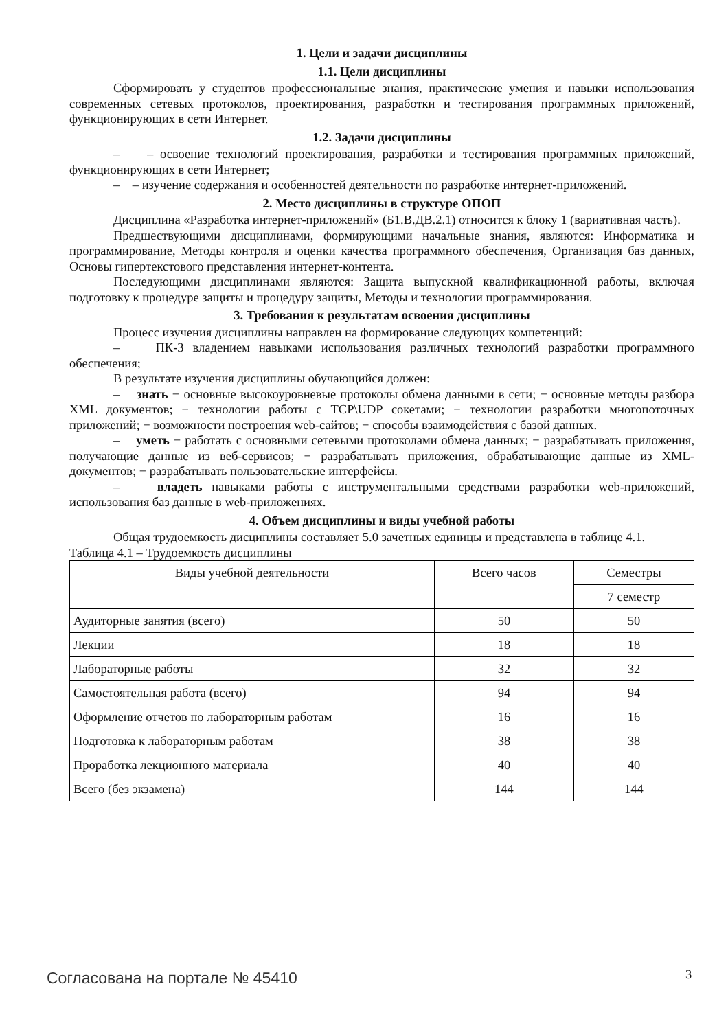1. Цели и задачи дисциплины
1.1. Цели дисциплины
Сформировать у студентов профессиональные знания, практические умения и навыки использования современных сетевых протоколов, проектирования, разработки и тестирования программных приложений, функционирующих в сети Интернет.
1.2. Задачи дисциплины
– – освоение технологий проектирования, разработки и тестирования программных приложений, функционирующих в сети Интернет;
– – изучение содержания и особенностей деятельности по разработке интернет-приложений.
2. Место дисциплины в структуре ОПОП
Дисциплина «Разработка интернет-приложений» (Б1.В.ДВ.2.1) относится к блоку 1 (вариативная часть).
Предшествующими дисциплинами, формирующими начальные знания, являются: Информатика и программирование, Методы контроля и оценки качества программного обеспечения, Организация баз данных, Основы гипертекстового представления интернет-контента.
Последующими дисциплинами являются: Защита выпускной квалификационной работы, включая подготовку к процедуре защиты и процедуру защиты, Методы и технологии программирования.
3. Требования к результатам освоения дисциплины
Процесс изучения дисциплины направлен на формирование следующих компетенций:
– ПК-3 владением навыками использования различных технологий разработки программного обеспечения;
В результате изучения дисциплины обучающийся должен:
– знать − основные высокоуровневые протоколы обмена данными в сети; − основные методы разбора XML документов; − технологии работы с TCP\UDP сокетами; − технологии разработки многопоточных приложений; − возможности построения web-сайтов; − способы взаимодействия с базой данных.
– уметь − работать с основными сетевыми протоколами обмена данных; − разрабатывать приложения, получающие данные из веб-сервисов; − разрабатывать приложения, обрабатывающие данные из XML-документов; − разрабатывать пользовательские интерфейсы.
– владеть навыками работы с инструментальными средствами разработки web-приложений, использования баз данные в web-приложениях.
4. Объем дисциплины и виды учебной работы
Общая трудоемкость дисциплины составляет 5.0 зачетных единицы и представлена в таблице 4.1.
Таблица 4.1 – Трудоемкость дисциплины
| Виды учебной деятельности | Всего часов | Семестры |
| --- | --- | --- |
| | | 7 семестр |
| Аудиторные занятия (всего) | 50 | 50 |
| Лекции | 18 | 18 |
| Лабораторные работы | 32 | 32 |
| Самостоятельная работа (всего) | 94 | 94 |
| Оформление отчетов по лабораторным работам | 16 | 16 |
| Подготовка к лабораторным работам | 38 | 38 |
| Проработка лекционного материала | 40 | 40 |
| Всего (без экзамена) | 144 | 144 |
Согласована на портале № 45410 3